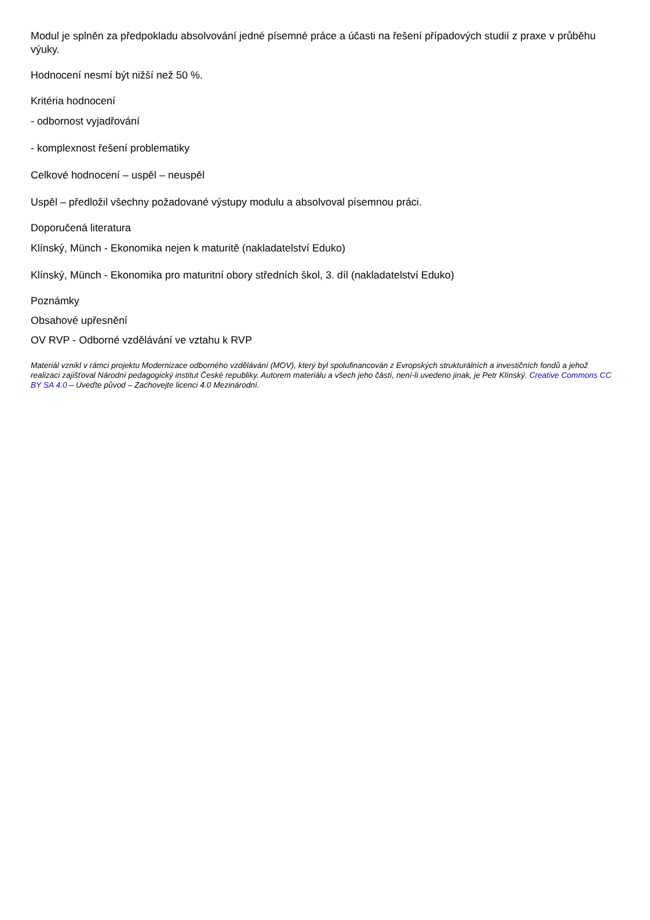Modul je splněn za předpokladu absolvování jedné písemné práce a účasti na řešení případových studií z praxe v průběhu výuky.
Hodnocení nesmí být nižší než 50 %.
Kritéria hodnocení
- odbornost vyjadřování
- komplexnost řešení problematiky
Celkové hodnocení – uspěl – neuspěl
Uspěl – předložil všechny požadované výstupy modulu a absolvoval písemnou práci.
Doporučená literatura
Klínský, Münch - Ekonomika nejen k maturitě (nakladatelství Eduko)
Klínský, Münch - Ekonomika pro maturitní obory středních škol, 3. díl (nakladatelství Eduko)
Poznámky
Obsahové upřesnění
OV RVP - Odborné vzdělávání ve vztahu k RVP
Materiál vznikl v rámci projektu Modernizace odborného vzdělávání (MOV), který byl spolufinancován z Evropských strukturálních a investičních fondů a jehož realizaci zajišťoval Národní pedagogický institut České republiky. Autorem materiálu a všech jeho částí, není-li uvedeno jinak, je Petr Klínský. Creative Commons CC BY SA 4.0 – Uveďte původ – Zachovejte licenci 4.0 Mezinárodní.